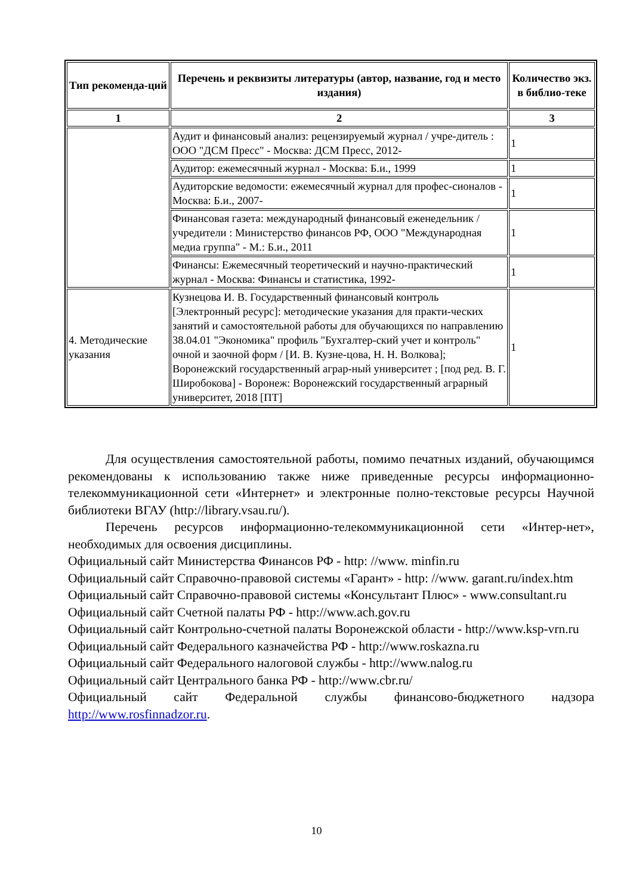| Тип рекоменда-ций | Перечень и реквизиты литературы (автор, название, год и место издания) | Количество экз. в библио-теке |
| --- | --- | --- |
| 1 | 2 | 3 |
| | Аудит и финансовый анализ: рецензируемый журнал / учре-дитель : ООО "ДСМ Пресс" - Москва: ДСМ Пресс, 2012- | 1 |
| | Аудитор: ежемесячный журнал - Москва: Б.и., 1999 | 1 |
| | Аудиторские ведомости: ежемесячный журнал для профес-сионалов - Москва: Б.и., 2007- | 1 |
| | Финансовая газета: международный финансовый еженедельник / учредители : Министерство финансов РФ, ООО "Международная медиа группа" - М.: Б.и., 2011 | 1 |
| | Финансы: Ежемесячный теоретический и научно-практический журнал - Москва: Финансы и статистика, 1992- | 1 |
| 4. Методические указания | Кузнецова И. В. Государственный финансовый контроль [Электронный ресурс]: методические указания для практи-ческих занятий и самостоятельной работы для обучающихся по направлению 38.04.01 "Экономика" профиль "Бухгалтер-ский учет и контроль" очной и заочной форм / [И. В. Кузне-цова, Н. Н. Волкова]; Воронежский государственный аграр-ный университет ; [под ред. В. Г. Широбокова] - Воронеж: Воронежский государственный аграрный университет, 2018 [ПТ] | 1 |
Для осуществления самостоятельной работы, помимо печатных изданий, обучающимся рекомендованы к использованию также ниже приведенные ресурсы информационно-телекоммуникационной сети «Интернет» и электронные полно-текстовые ресурсы Научной библиотеки ВГАУ (http://library.vsau.ru/).
Перечень ресурсов информационно-телекоммуникационной сети «Интер-нет», необходимых для освоения дисциплины.
Официальный сайт Министерства Финансов РФ - http: //www. minfin.ru
Официальный сайт Справочно-правовой системы «Гарант» - http: //www. garant.ru/index.htm
Официальный сайт Справочно-правовой системы «Консультант Плюс» - www.consultant.ru
Официальный сайт Счетной палаты РФ - http://www.ach.gov.ru
Официальный сайт Контрольно-счетной палаты Воронежской области - http://www.ksp-vrn.ru
Официальный сайт Федерального казначейства РФ - http://www.roskazna.ru
Официальный сайт Федерального налоговой службы - http://www.nalog.ru
Официальный сайт Центрального банка РФ - http://www.cbr.ru/
Официальный сайт Федеральной службы финансово-бюджетного надзора http://www.rosfinnadzor.ru.
10